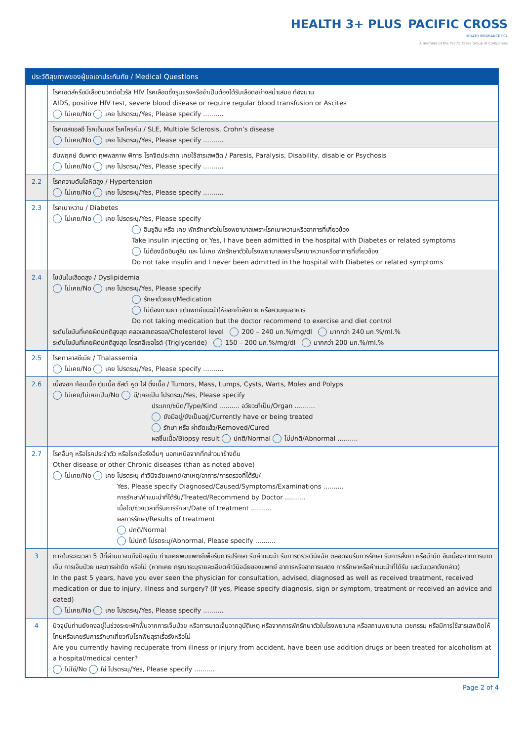HEALTH 3+ PLUS PACIFIC CROSS
HEALTH INSURANCE PCL
A member of the Pacific Cross Group of Companies
| ประวัติสุขภาพของผู้ขอเอาประกันภัย / Medical Questions | |
| --- | --- |
| | โรคเอดส์หรือมีเลือดบวกต่อไวรัส HIV โรคเลือดซึ่งรุนแรงหรือจำเป็นต้องได้รับเลือดอย่างสม่ำเสมอ ท้องมาน AIDS, positive HIV test, severe blood disease or require regular blood transfusion or Ascites ไม่เคย/No เคย โปรดระบุ/Yes, Please specify .......... |
| | โรคเอสแอลอี โรคเอ็มเอส โรคโครห์น / SLE, Multiple Sclerosis, Crohn’s disease ไม่เคย/No เคย โปรดระบุ/Yes, Please specify .......... |
| | อัมพฤกษ์ อัมพาต ทุพพลภาพ พิการ โรคจิตประสาท เคยใช้สารเสพติด / Paresis, Paralysis, Disability, disable or Psychosis ไม่เคย/No เคย โปรดระบุ/Yes, Please specify .......... |
| 2.2 | โรคความดันโลหิตสูง / Hypertension ไม่เคย/No เคย โปรดระบุ/Yes, Please specify .......... |
| 2.3 | โรคเบาหวาน / Diabetes ไม่เคย/No เคย โปรดระบุ/Yes, Please specify อินซูลิน หรือ เคย พักรักษาตัวในโรงพยาบาลเพราะโรคเบาหวานหรืออาการที่เกี่ยวข้อง Take insulin injecting or Yes, I have been admitted in the hospital with Diabetes or related symptoms ไม่ต้องฉีดอินซูลิน และ ไม่เคย พักรักษาตัวในโรงพยาบาลเพราะโรคเบาหวานหรืออาการที่เกี่ยวข้อง Do not take insulin and I never been admitted in the hospital with Diabetes or related symptoms |
| 2.4 | ไขมันในเลือดสูง / Dyslipidemia ไม่เคย/No เคย โปรดระบุ/Yes, Please specify รักษาด้วยยา/Medication ไม่ต้องทานยา แต่แพทย์แนะนำให้ออกกำลังกาย หรือควบคุมอาหาร Do not taking medication but the doctor recommend to exercise and diet control ระดับไขมันที่เคยผิดปกติสูงสุด คลอเลสเตอรอล/Cholesterol level 200 – 240 มก.%/mg/dl มากกว่า 240 มก.%/ml.% ระดับไขมันที่เคยผิดปกติสูงสุด ไตรกลีเซอไรด์ (Triglyceride) 150 – 200 มก.%/mg/dl มากกว่า 200 มก.%/ml.% |
| 2.5 | โรคทาลาสซีเมีย / Thalassemia ไม่เคย/No เคย โปรดระบุ/Yes, Please specify .......... |
| 2.6 | เนื้องอก ก้อนเนื้อ ตุ่มเนื้อ ซีสต์ หูด ไฝ ติ่งเนื้อ / Tumors, Mass, Lumps, Cysts, Warts, Moles and Polyps ไม่เคย/ไม่เคยเป็น/No มี/เคยเป็น โปรดระบุ/Yes, Please specify ประเภท/ชนิด/Type/Kind .......... อวัยวะที่เป็น/Organ .......... ยังมีอยู่/ยังเป็นอยู่/Currently have or being treated รักษา หรือ ผ่าตัดแล้ว/Removed/Cured ผลชิ้นเนื้อ/Biopsy result ปกติ/Normal ไม่ปกติ/Abnormal .......... |
| 2.7 | โรคอื่นๆ หรือโรคประจำตัว หรือโรคเรื้อรังอื่นๆ นอกเหนือจากที่กล่าวมาข้างต้น Other disease or other Chronic diseases (than as noted above) ไม่เคย/No เคย โปรดระบุ คำวินิจฉัยแพทย์/สาเหตุ/อาการ/การตรวจที่ได้รับ/ Yes, Please specify Diagnosed/Caused/Symptoms/Examinations .......... การรักษา/คำแนะนำที่ได้รับ/Treated/Recommend by Doctor .......... เมื่อใด/ช่วงเวลาที่รับการรักษา/Date of treatment .......... ผลการรักษา/Results of treatment ปกติ/Normal ไม่ปกติ โปรดระบุ/Abnormal, Please specify .......... |
| 3 | ภายในระยะเวลา 5 ปีที่ผ่านมาจนถึงปัจจุบัน ท่านเคยพบแพทย์เพื่อรับการปรึกษา รับคำแนะนำ รับการตรวจวินิจฉัย ตลอดจนรับการรักษา รับการสั่งยา หรือบำบัด อันเนื่องจากการบาดเจ็บ การเจ็บป่วย และการผ่าตัด หรือไม่ (หากเคย กรุณาระบุรายละเอียดคำวินิจฉัยของแพทย์ อาการหรืออาการแสดง การรักษาหรือคำแนะนำที่ได้รับ และวันเวลาดังกล่าว) In the past 5 years, have you ever seen the physician for consultation, advised, diagnosed as well as received treatment, received medication or due to injury, illness and surgery? (If yes, Please specify diagnosis, sign or symptom, treatment or received an advice and dated) ไม่เคย/No เคย โปรดระบุ/Yes, Please specify .......... |
| 4 | ปัจจุบันท่านยังคงอยู่ในช่วงระยะพักฟื้นจากการเจ็บป่วย หรือการบาดเจ็บจากอุบัติเหตุ หรือจากการพักรักษาตัวในโรงพยาบาล หรือสถานพยาบาล เวชกรรม หรือมีการใช้สารเสพติดให้โทษหรือเคยรับการรักษาเกี่ยวกับโรคพิษสุราเรื้อรังหรือไม่ Are you currently having recuperate from illness or injury from accident, have been use addition drugs or been treated for alcoholism at a hospital/medical center? ไม่ใช่/No ใช่ โปรดระบุ/Yes, Please specify .......... |
Page 2 of 4